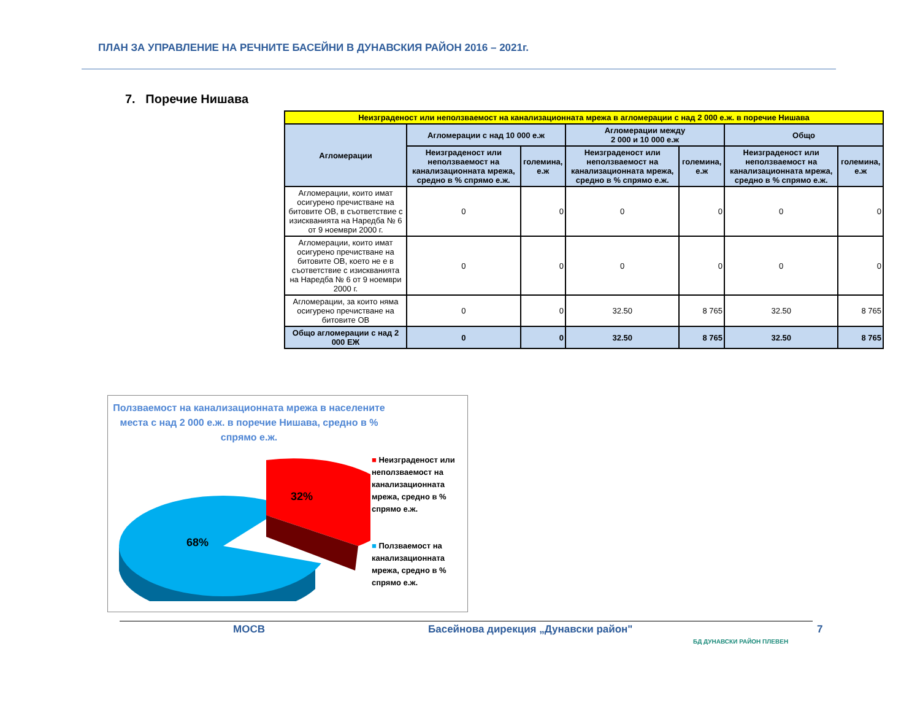ПЛАН ЗА УПРАВЛЕНИЕ НА РЕЧНИТЕ БАСЕЙНИ В ДУНАВСКИЯ РАЙОН 2016 – 2021г.
7. Поречие Нишава
| Неизграденост или неползваемост на канализационната мрежа в агломерации с над 2 000 е.ж. в поречие Нишава | | | | | | |
| Агломерации | Агломерации с над 10 000 е.ж | | Агломерации между 2 000 и 10 000 е.ж | | Общо | |
| | Неизграденост или неползваемост на канализационната мрежа, средно в % спрямо е.ж. | големина, е.ж | Неизграденост или неползваемост на канализационната мрежа, средно в % спрямо е.ж. | големина, е.ж | Неизграденост или неползваемост на канализационната мрежа, средно в % спрямо е.ж. | големина, е.ж |
| Агломерации, които имат осигурено пречистване на битовите ОВ, в съответствие с изискванията на Наредба № 6 от 9 ноември 2000 г. | 0 | 0 | 0 | 0 | 0 | 0 |
| Агломерации, които имат осигурено пречистване на битовите ОВ, което не е в съответствие с изискванията на Наредба № 6 от 9 ноември 2000 г. | 0 | 0 | 0 | 0 | 0 | 0 |
| Агломерации, за които няма осигурено пречистване на битовите ОВ | 0 | 0 | 32.50 | 8 765 | 32.50 | 8 765 |
| Общо агломерации с над 2 000 ЕЖ | 0 | 0 | 32.50 | 8 765 | 32.50 | 8 765 |
Ползваемост на канализационната мрежа в населените места с над 2 000 е.ж. в поречие Нишава, средно в % спрямо е.ж.
32%
68%
■ Неизграденост или неползваемост на канализационната мрежа, средно в % спрямо е.ж.
■ Ползваемост на канализационната мрежа, средно в % спрямо е.ж.
МОСВ
Басейнова дирекция „Дунавски район"
БД ДУНАВСКИ РАЙОН ПЛЕВЕН
7